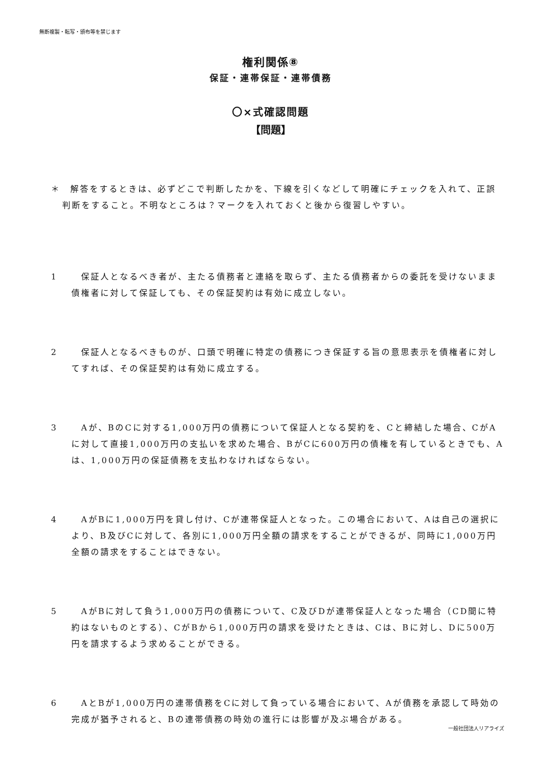無断複製・転写・頒布等を禁じます
権利関係⑧
保証・連帯保証・連帯債務
〇×式確認問題
【問題】
＊　解答をするときは、必ずどこで判断したかを、下線を引くなどして明確にチェックを入れて、正誤判断をすること。不明なところは？マークを入れておくと後から復習しやすい。
1 　保証人となるべき者が、主たる債務者と連絡を取らず、主たる債務者からの委託を受けないまま債権者に対して保証しても、その保証契約は有効に成立しない。
2 　保証人となるべきものが、口頭で明確に特定の債務につき保証する旨の意思表示を債権者に対してすれば、その保証契約は有効に成立する。
3 　Aが、BのCに対する1,000万円の債務について保証人となる契約を、Cと締結した場合、CがAに対して直接1,000万円の支払いを求めた場合、BがCに600万円の債権を有しているときでも、Aは、1,000万円の保証債務を支払わなければならない。
4 　AがBに1,000万円を貸し付け、Cが連帯保証人となった。この場合において、Aは自己の選択により、B及びCに対して、各別に1,000万円全額の請求をすることができるが、同時に1,000万円全額の請求をすることはできない。
5 　AがBに対して負う1,000万円の債務について、C及びDが連帯保証人となった場合（CD間に特約はないものとする）、CがBから1,000万円の請求を受けたときは、Cは、Bに対し、Dに500万円を請求するよう求めることができる。
6 　AとBが1,000万円の連帯債務をCに対して負っている場合において、Aが債務を承認して時効の完成が猶予されると、Bの連帯債務の時効の進行には影響が及ぶ場合がある。
一般社団法人リアライズ